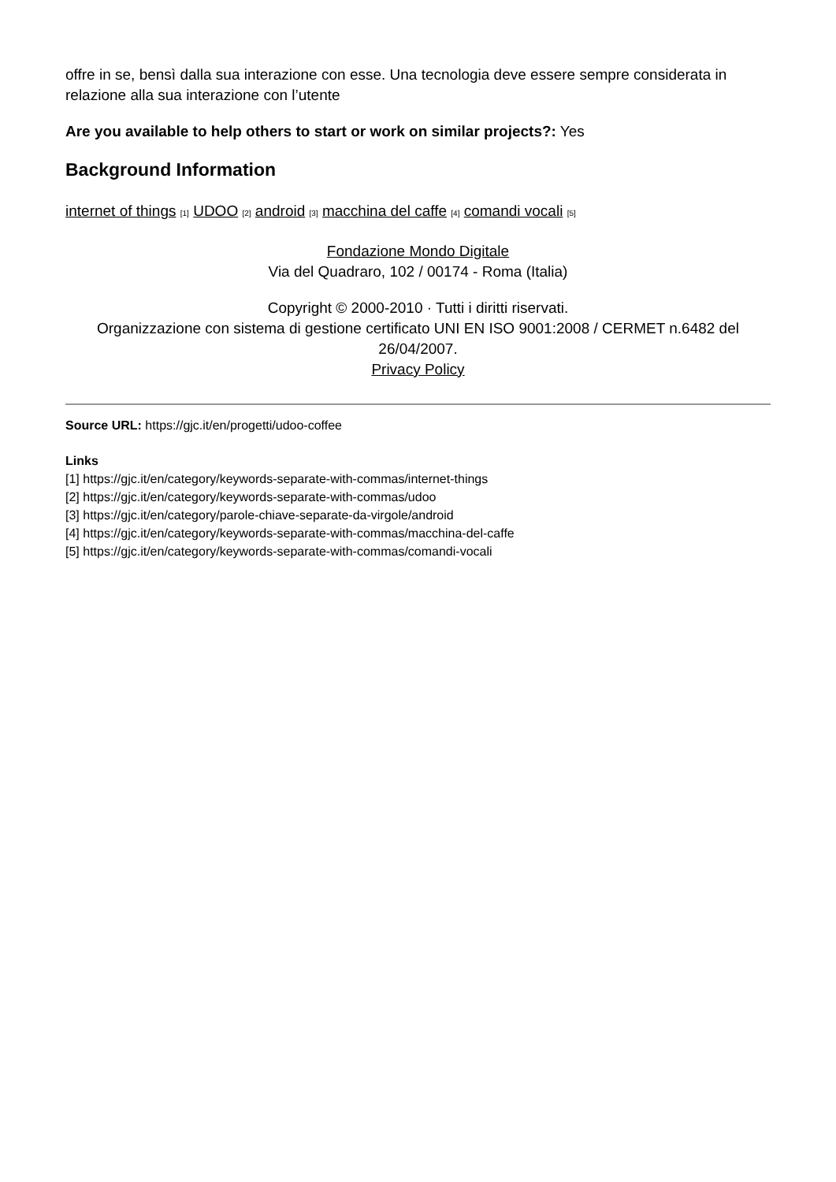offre in se, bensì dalla sua interazione con esse. Una tecnologia deve essere sempre considerata in relazione alla sua interazione con l’utente
Are you available to help others to start or work on similar projects?: Yes
Background Information
internet of things <sup>[1]</sup> UDOO <sup>[2]</sup> android <sup>[3]</sup> macchina del caffe <sup>[4]</sup> comandi vocali <sup>[5]</sup>
Fondazione Mondo Digitale
Via del Quadraro, 102 / 00174 - Roma (Italia)
Copyright © 2000-2010 · Tutti i diritti riservati.
Organizzazione con sistema di gestione certificato UNI EN ISO 9001:2008 / CERMET n.6482 del 26/04/2007.
Privacy Policy
Source URL: https://gjc.it/en/progetti/udoo-coffee
Links
[1] https://gjc.it/en/category/keywords-separate-with-commas/internet-things
[2] https://gjc.it/en/category/keywords-separate-with-commas/udoo
[3] https://gjc.it/en/category/parole-chiave-separate-da-virgole/android
[4] https://gjc.it/en/category/keywords-separate-with-commas/macchina-del-caffe
[5] https://gjc.it/en/category/keywords-separate-with-commas/comandi-vocali